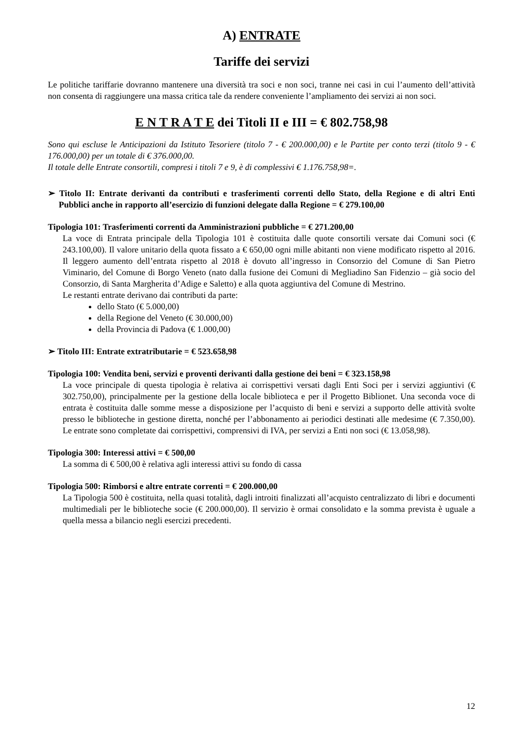A) ENTRATE
Tariffe dei servizi
Le politiche tariffarie dovranno mantenere una diversità tra soci e non soci, tranne nei casi in cui l’aumento dell’attività non consenta di raggiungere una massa critica tale da rendere conveniente l’ampliamento dei servizi ai non soci.
E N T R A T E dei Titoli II e III = € 802.758,98
Sono qui escluse le Anticipazioni da Istituto Tesoriere (titolo 7 - € 200.000,00) e le Partite per conto terzi (titolo 9 - € 176.000,00) per un totale di € 376.000,00.
Il totale delle Entrate consortili, compresi i titoli 7 e 9, è di complessivi € 1.176.758,98=.
➢ Titolo II: Entrate derivanti da contributi e trasferimenti correnti dello Stato, della Regione e di altri Enti Pubblici anche in rapporto all’esercizio di funzioni delegate dalla Regione = € 279.100,00
Tipologia 101: Trasferimenti correnti da Amministrazioni pubbliche = € 271.200,00
La voce di Entrata principale della Tipologia 101 è costituita dalle quote consortili versate dai Comuni soci (€ 243.100,00). Il valore unitario della quota fissato a € 650,00 ogni mille abitanti non viene modificato rispetto al 2016. Il leggero aumento dell’entrata rispetto al 2018 è dovuto all’ingresso in Consorzio del Comune di San Pietro Viminario, del Comune di Borgo Veneto (nato dalla fusione dei Comuni di Megliadino San Fidenzio – già socio del Consorzio, di Santa Margherita d’Adige e Saletto) e alla quota aggiuntiva del Comune di Mestrino.
Le restanti entrate derivano dai contributi da parte:
dello Stato (€ 5.000,00)
della Regione del Veneto (€ 30.000,00)
della Provincia di Padova (€ 1.000,00)
➢ Titolo III: Entrate extratributarie = € 523.658,98
Tipologia 100: Vendita beni, servizi e proventi derivanti dalla gestione dei beni = € 323.158,98
La voce principale di questa tipologia è relativa ai corrispettivi versati dagli Enti Soci per i servizi aggiuntivi (€ 302.750,00), principalmente per la gestione della locale biblioteca e per il Progetto Biblionet. Una seconda voce di entrata è costituita dalle somme messe a disposizione per l’acquisto di beni e servizi a supporto delle attività svolte presso le biblioteche in gestione diretta, nonché per l’abbonamento ai periodici destinati alle medesime (€ 7.350,00). Le entrate sono completate dai corrispettivi, comprensivi di IVA, per servizi a Enti non soci (€ 13.058,98).
Tipologia 300: Interessi attivi = € 500,00
La somma di € 500,00 è relativa agli interessi attivi su fondo di cassa
Tipologia 500: Rimborsi e altre entrate correnti = € 200.000,00
La Tipologia 500 è costituita, nella quasi totalità, dagli introiti finalizzati all’acquisto centralizzato di libri e documenti multimediali per le biblioteche socie (€ 200.000,00). Il servizio è ormai consolidato e la somma prevista è uguale a quella messa a bilancio negli esercizi precedenti.
12